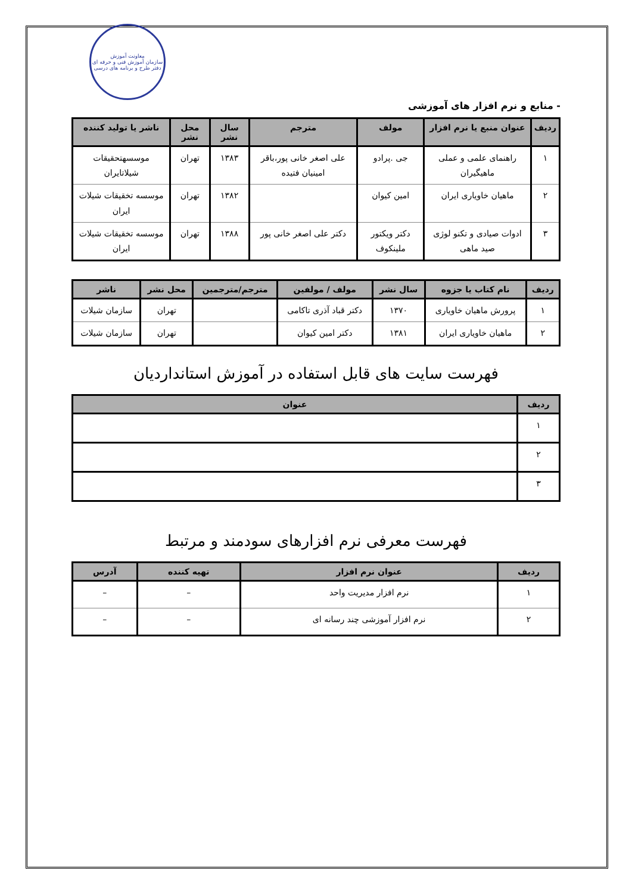معاونت آموزش
سازمان آموزش فنی و حرفه ای
دفتر طرح و برنامه های درسی
- منابع و نرم افزار های آموزشی
| ردیف | عنوان منبع یا نرم افزار | مولف | مترجم | سال نشر | محل نشر | ناشر یا تولید کننده |
| --- | --- | --- | --- | --- | --- | --- |
| ۱ | راهنمای علمی و عملی ماهیگیران | جی .پرادو | علی اصغر خانی پور،باقر امینیان فتیده | ۱۳۸۳ | تهران | موسسهتحقیقات شیلاتایران |
| ۲ | ماهیان خاویاری ایران | امین کیوان | | ۱۳۸۲ | تهران | موسسه تخقیقات شیلات ایران |
| ۳ | ادوات صیادی و تکنو لوژی صید ماهی | دکتر ویکتور ملینکوف | دکتر علی اصغر خانی پور | ۱۳۸۸ | تهران | موسسه تخقیقات شیلات ایران |
| ردیف | نام کتاب یا جزوه | سال نشر | مولف / مولفین | مترجم/مترجمین | محل نشر | ناشر |
| --- | --- | --- | --- | --- | --- | --- |
| ۱ | پرورش ماهیان خاویاری | ۱۳۷۰ | دکتر قباد آذری تاکامی | | تهران | سازمان شیلات |
| ۲ | ماهیان خاویاری ایران | ۱۳۸۱ | دکتر امین کیوان | | تهران | سازمان شیلات |
فهرست سایت های قابل استفاده در آموزش استانداردیان
| ردیف | عنوان |
| --- | --- |
| ۱ | |
| ۲ | |
| ۳ | |
فهرست معرفی نرم افزارهای سودمند و مرتبط
| ردیف | عنوان نرم افزار | تهیه کننده | آدرس |
| --- | --- | --- | --- |
| ۱ | نرم افزار مدیریت واحد | – | – |
| ۲ | نرم افزار آموزشی چند رسانه ای | – | – |